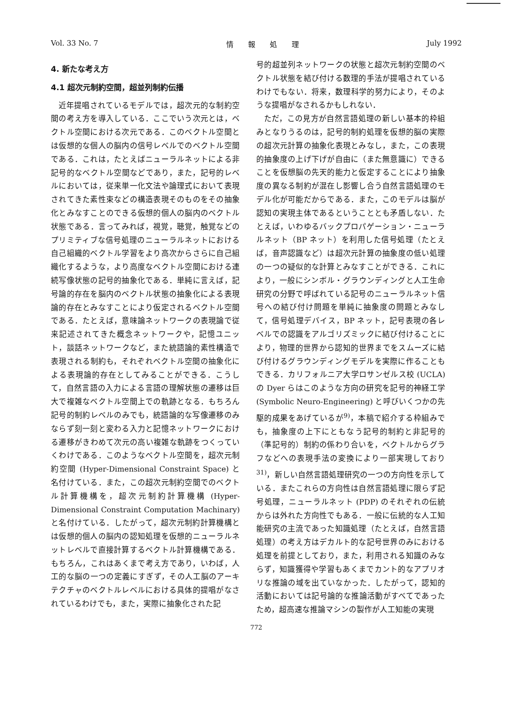Vol. 33 No. 7 情　　報　　処　　理 July 1992
4. 新たな考え方
4.1 超次元制約空間，超並列制約伝播
近年提唱されているモデルでは，超次元的な制約空間の考え方を導入している．ここでいう次元とは，ベクトル空間における次元である．このベクトル空間とは仮想的な個人の脳内の信号レベルでのベクトル空間である．これは，たとえばニューラルネットによる非記号的なベクトル空間などであり，また，記号的レベルにおいては，従来単一化文法や論理式において表現されてきた素性束などの構造表現そのものをその抽象化とみなすことのできる仮想的個人の脳内のベクトル状態である．言ってみれば，視覚，聴覚，触覚などのプリミティブな信号処理のニューラルネットにおける自己組織的ベクトル学習をより高次からさらに自己組織化するような，より高度なベクトル空間における連続写像状態の記号的抽象化である．単純に言えば，記号論的存在を脳内のベクトル状態の抽象化による表現論的存在とみなすことにより仮定されるベクトル空間である．たとえば，意味論ネットワークの表現論で従来記述されてきた概念ネットワークや，記憶ユニット，談話ネットワークなど，また統語論的素性構造で表現される制約も，それぞれベクトル空間の抽象化による表現論的存在としてみることができる．こうして，自然言語の入力による言語の理解状態の遷移は巨大で複雑なベクトル空間上での軌跡となる．もちろん記号的制約レベルのみでも，統語論的な写像遷移のみならず刻一刻と変わる入力と記憶ネットワークにおける遷移がきわめて次元の高い複雑な軌跡をつくっていくわけである．このようなベクトル空間を，超次元制約空間 (Hyper-Dimensional Constraint Space) と名付けている．また，この超次元制約空間でのベクトル計算機構を，超次元制約計算機構 (Hyper-Dimensional Constraint Computation Machinary) と名付けている．したがって，超次元制約計算機構とは仮想的個人の脳内の認知処理を仮想的ニューラルネットレベルで直接計算するベクトル計算機構である．もちろん，これはあくまで考え方であり，いわば，人工的な脳の一つの定義にすぎず，その人工脳のアーキテクチャのベクトルレベルにおける具体的提唱がなされているわけでも，また，実際に抽象化された記
号的超並列ネットワークの状態と超次元制約空間のベクトル状態を結び付ける数理的手法が提唱されているわけでもない．将来，数理科学的努力により，そのような提唱がなされるかもしれない．
ただ，この見方が自然言語処理の新しい基本的枠組みとなりうるのは，記号的制約処理を仮想的脳の実際の超次元計算の抽象化表現とみなし，また，この表現的抽象度の上げ下げが自由に（また無意識に）できることを仮想脳の先天的能力と仮定することにより抽象度の異なる制約が混在し影響し合う自然言語処理のモデル化が可能だからである．また，このモデルは脳が認知の実現主体であるということとも矛盾しない．たとえば，いわゆるバックプロパゲーション・ニューラルネット（BP ネット）を利用した信号処理（たとえば，音声認識など）は超次元計算の抽象度の低い処理の一つの疑似的な計算とみなすことができる．これにより，一般にシンボル・グラウンディングと人工生命研究の分野で呼ばれている記号のニューラルネット信号への結び付け問題を単純に抽象度の問題とみなして，信号処理デバイス，BP ネット，記号表現の各レベルでの認識をアルゴリズミックに結び付けることにより，物理的世界から認知的世界までをスムーズに結び付けるグラウンディングモデルを実際に作ることもできる．カリフォルニア大学ロサンゼルス校 (UCLA) の Dyer らはこのような方向の研究を記号的神経工学 (Symbolic Neuro-Engineering) と呼びいくつかの先駆的成果をあげているが<sup>9)</sup>，本稿で紹介する枠組みでも，抽象度の上下にともなう記号的制約と非記号的（準記号的）制約の係わり合いを，ベクトルからグラフなどへの表現手法の変換により一部実現しており<sup>31)</sup>，新しい自然言語処理研究の一つの方向性を示している．またこれらの方向性は自然言語処理に限らず記号処理，ニューラルネット (PDP) のそれぞれの伝統からは外れた方向性でもある．一般に伝統的な人工知能研究の主流であった知識処理（たとえば，自然言語処理）の考え方はデカルト的な記号世界のみにおける処理を前提としており，また，利用される知識のみならず，知識獲得や学習もあくまでカント的なアプリオリな推論の域を出ていなかった．したがって，認知的活動においては記号論的な推論活動がすべてであったため，超高速な推論マシンの製作が人工知能の実現
772